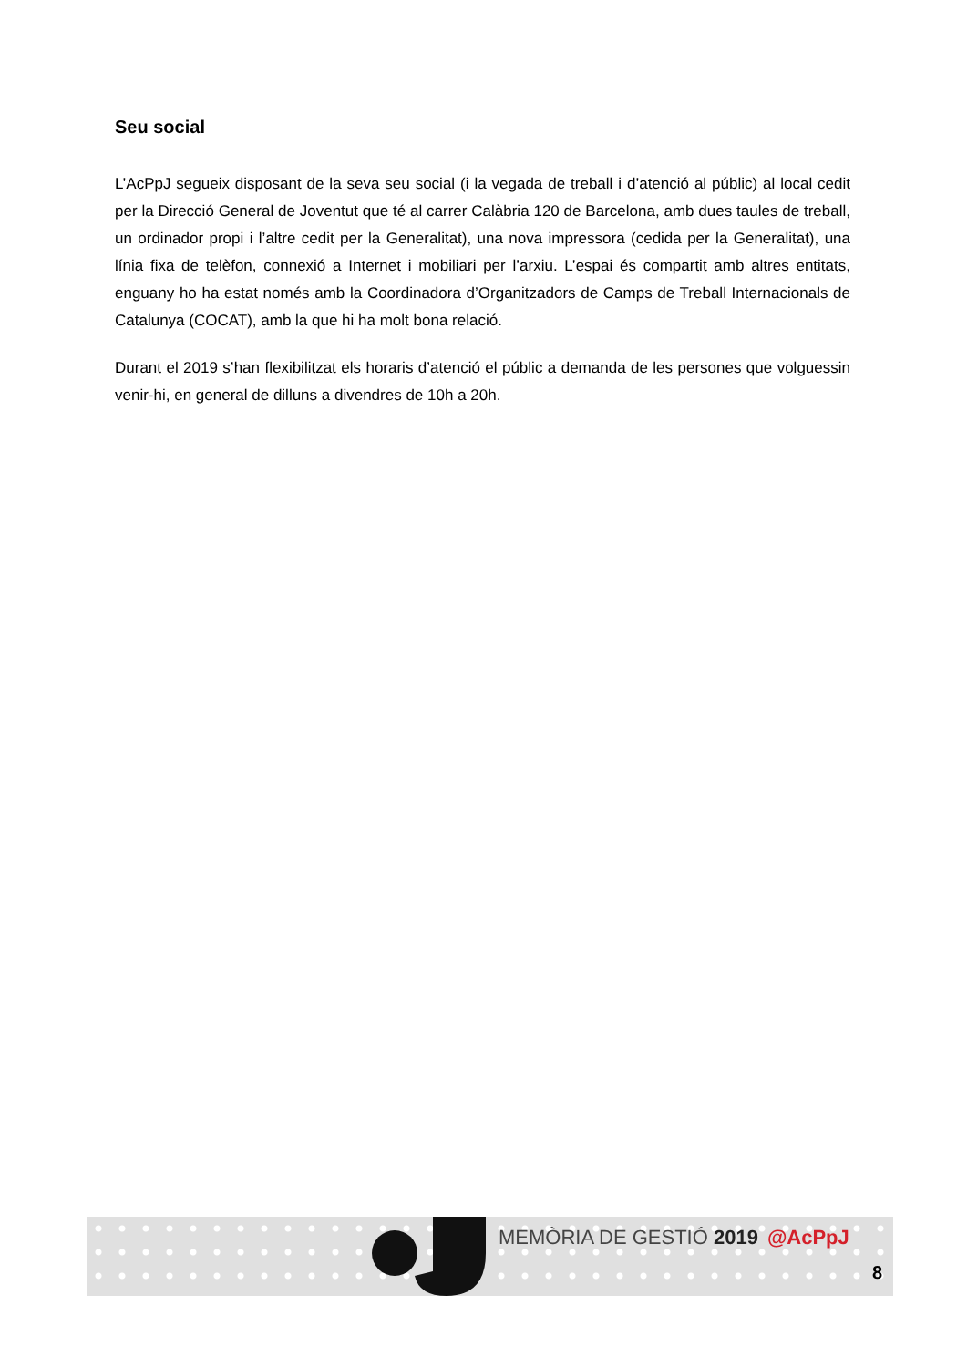Seu social
L’AcPpJ segueix disposant de la seva seu social (i la vegada de treball i d’atenció al públic) al local cedit per la Direcció General de Joventut que té al carrer Calàbria 120 de Barcelona, amb dues taules de treball, un ordinador propi i l’altre cedit per la Generalitat), una nova impressora (cedida per la Generalitat), una línia fixa de telèfon, connexió a Internet i mobiliari per l’arxiu. L’espai és compartit amb altres entitats, enguany ho ha estat només amb la Coordinadora d’Organitzadors de Camps de Treball Internacionals de Catalunya (COCAT), amb la que hi ha molt bona relació.
Durant el 2019 s’han flexibilitzat els horaris d’atenció el públic a demanda de les persones que volguessin venir-hi, en general de dilluns a divendres de 10h a 20h.
MEMÒRIA DE GESTIÓ 2019 @AcPpJ
8